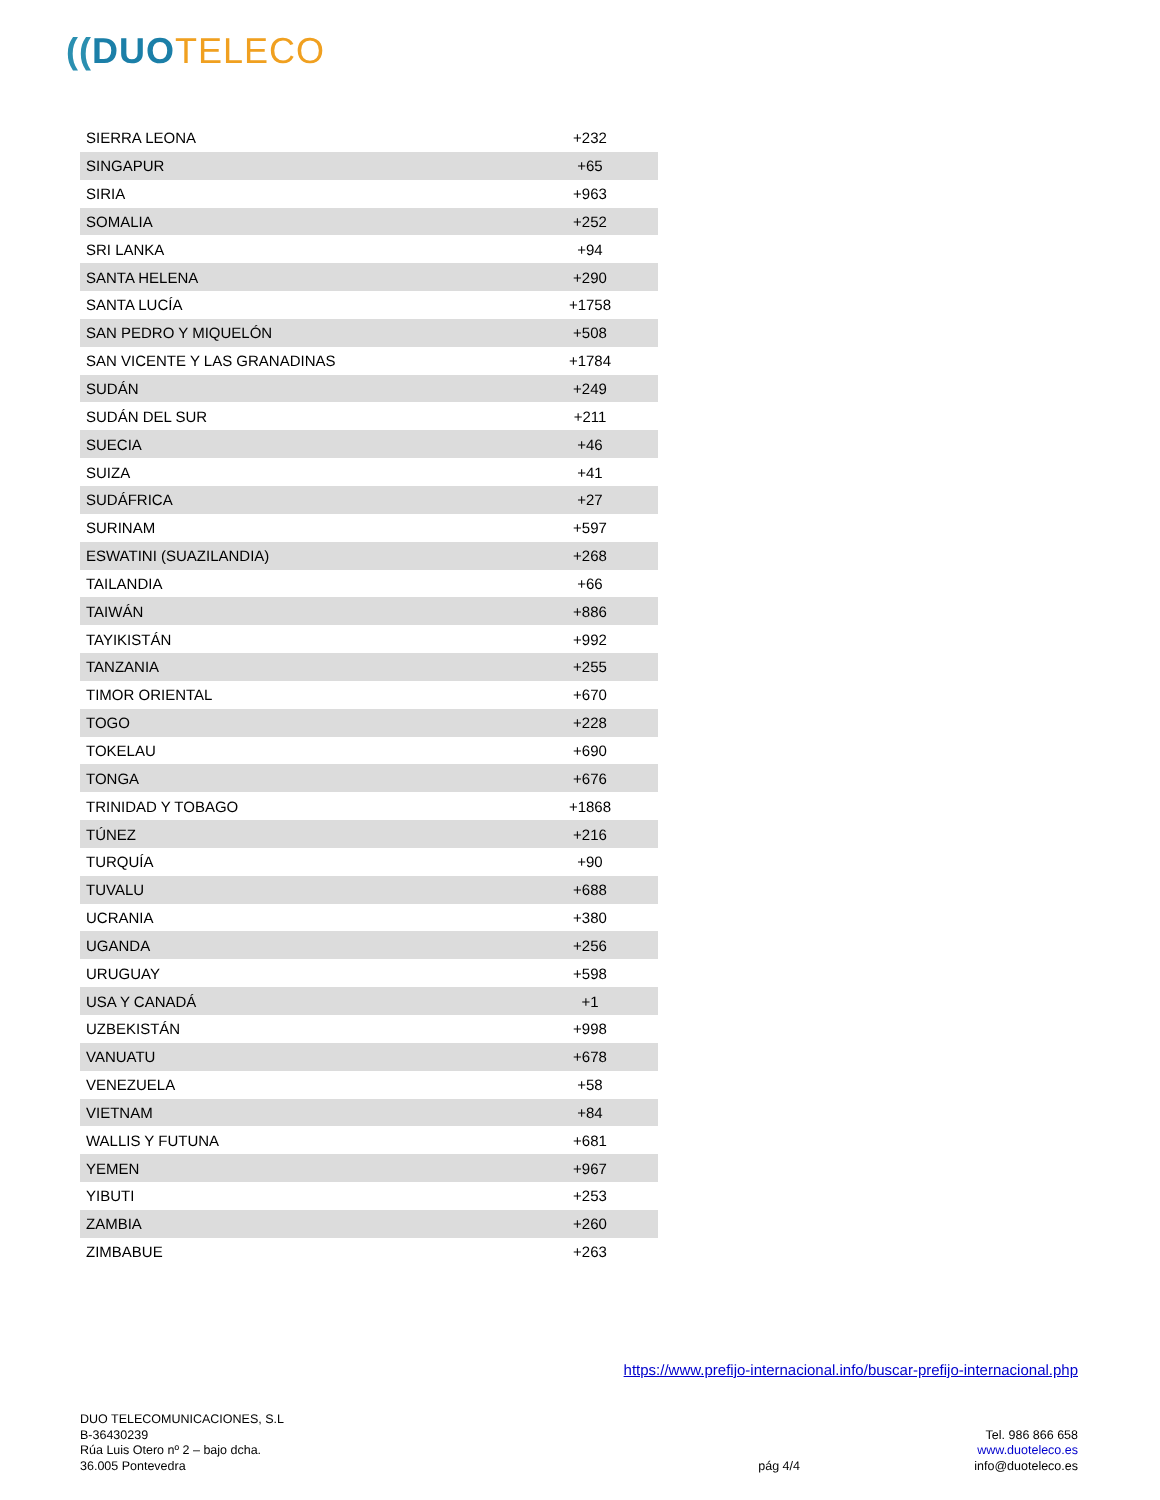((DUO TELECO
| SIERRA LEONA | +232 |
| SINGAPUR | +65 |
| SIRIA | +963 |
| SOMALIA | +252 |
| SRI LANKA | +94 |
| SANTA HELENA | +290 |
| SANTA LUCÍA | +1758 |
| SAN PEDRO Y MIQUELÓN | +508 |
| SAN VICENTE Y LAS GRANADINAS | +1784 |
| SUDÁN | +249 |
| SUDÁN DEL SUR | +211 |
| SUECIA | +46 |
| SUIZA | +41 |
| SUDÁFRICA | +27 |
| SURINAM | +597 |
| ESWATINI (SUAZILANDIA) | +268 |
| TAILANDIA | +66 |
| TAIWÁN | +886 |
| TAYIKISTÁN | +992 |
| TANZANIA | +255 |
| TIMOR ORIENTAL | +670 |
| TOGO | +228 |
| TOKELAU | +690 |
| TONGA | +676 |
| TRINIDAD Y TOBAGO | +1868 |
| TÚNEZ | +216 |
| TURQUÍA | +90 |
| TUVALU | +688 |
| UCRANIA | +380 |
| UGANDA | +256 |
| URUGUAY | +598 |
| USA Y CANADÁ | +1 |
| UZBEKISTÁN | +998 |
| VANUATU | +678 |
| VENEZUELA | +58 |
| VIETNAM | +84 |
| WALLIS Y FUTUNA | +681 |
| YEMEN | +967 |
| YIBUTI | +253 |
| ZAMBIA | +260 |
| ZIMBABUE | +263 |
https://www.prefijo-internacional.info/buscar-prefijo-internacional.php
DUO TELECOMUNICACIONES, S.L
B-36430239
Rúa Luis Otero nº 2 – bajo dcha.
36.005 Pontevedra
pág 4/4
Tel. 986 866 658
www.duoteleco.es
info@duoteleco.es